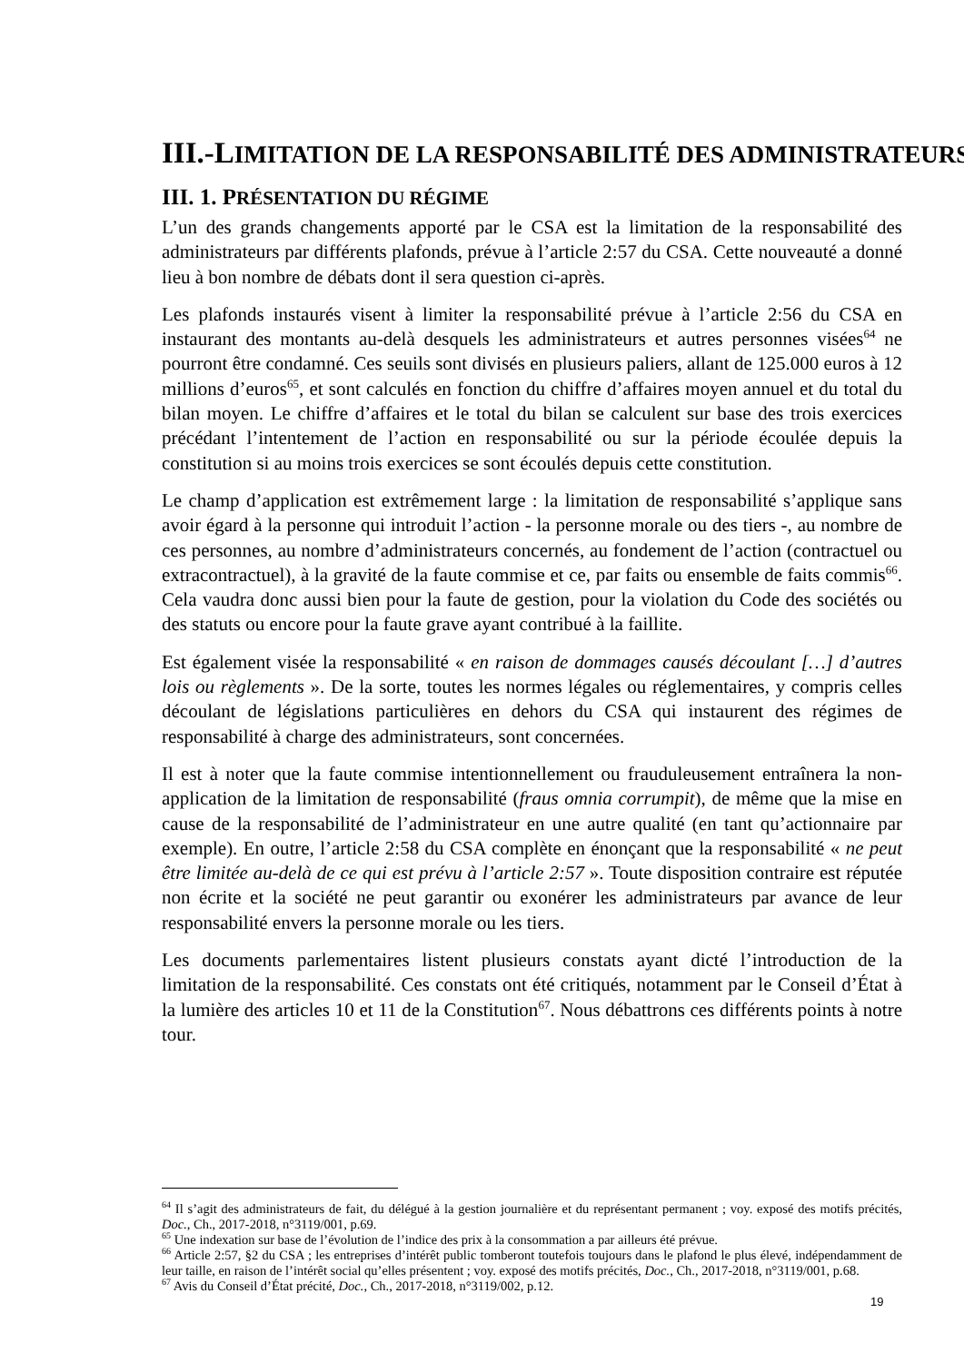III.-LIMITATION DE LA RESPONSABILITÉ DES ADMINISTRATEURS
III. 1. PRÉSENTATION DU RÉGIME
L’un des grands changements apporté par le CSA est la limitation de la responsabilité des administrateurs par différents plafonds, prévue à l’article 2:57 du CSA. Cette nouveauté a donné lieu à bon nombre de débats dont il sera question ci-après.
Les plafonds instaurés visent à limiter la responsabilité prévue à l’article 2:56 du CSA en instaurant des montants au-delà desquels les administrateurs et autres personnes visées<sup>64</sup> ne pourront être condamné. Ces seuils sont divisés en plusieurs paliers, allant de 125.000 euros à 12 millions d’euros<sup>65</sup>, et sont calculés en fonction du chiffre d’affaires moyen annuel et du total du bilan moyen. Le chiffre d’affaires et le total du bilan se calculent sur base des trois exercices précédant l’intentement de l’action en responsabilité ou sur la période écoulée depuis la constitution si au moins trois exercices se sont écoulés depuis cette constitution.
Le champ d’application est extrêmement large : la limitation de responsabilité s’applique sans avoir égard à la personne qui introduit l’action - la personne morale ou des tiers -, au nombre de ces personnes, au nombre d’administrateurs concernés, au fondement de l’action (contractuel ou extracontractuel), à la gravité de la faute commise et ce, par faits ou ensemble de faits commis<sup>66</sup>. Cela vaudra donc aussi bien pour la faute de gestion, pour la violation du Code des sociétés ou des statuts ou encore pour la faute grave ayant contribué à la faillite.
Est également visée la responsabilité « en raison de dommages causés découlant […] d’autres lois ou règlements ». De la sorte, toutes les normes légales ou réglementaires, y compris celles découlant de législations particulières en dehors du CSA qui instaurent des régimes de responsabilité à charge des administrateurs, sont concernées.
Il est à noter que la faute commise intentionnellement ou frauduleusement entraînera la non-application de la limitation de responsabilité (fraus omnia corrumpit), de même que la mise en cause de la responsabilité de l’administrateur en une autre qualité (en tant qu’actionnaire par exemple). En outre, l’article 2:58 du CSA complète en énonçant que la responsabilité « ne peut être limitée au-delà de ce qui est prévu à l’article 2:57 ». Toute disposition contraire est réputée non écrite et la société ne peut garantir ou exonérer les administrateurs par avance de leur responsabilité envers la personne morale ou les tiers.
Les documents parlementaires listent plusieurs constats ayant dicté l’introduction de la limitation de la responsabilité. Ces constats ont été critiqués, notamment par le Conseil d’État à la lumière des articles 10 et 11 de la Constitution<sup>67</sup>. Nous débattrons ces différents points à notre tour.
<sup>64</sup> Il s’agit des administrateurs de fait, du délégué à la gestion journalière et du représentant permanent ; voy. exposé des motifs précités, Doc., Ch., 2017-2018, n°3119/001, p.69.
<sup>65</sup> Une indexation sur base de l’évolution de l’indice des prix à la consommation a par ailleurs été prévue.
<sup>66</sup> Article 2:57, §2 du CSA ; les entreprises d’intérêt public tomberont toutefois toujours dans le plafond le plus élevé, indépendamment de leur taille, en raison de l’intérêt social qu’elles présentent ; voy. exposé des motifs précités, Doc., Ch., 2017-2018, n°3119/001, p.68.
<sup>67</sup> Avis du Conseil d’État précité, Doc., Ch., 2017-2018, n°3119/002, p.12.
19